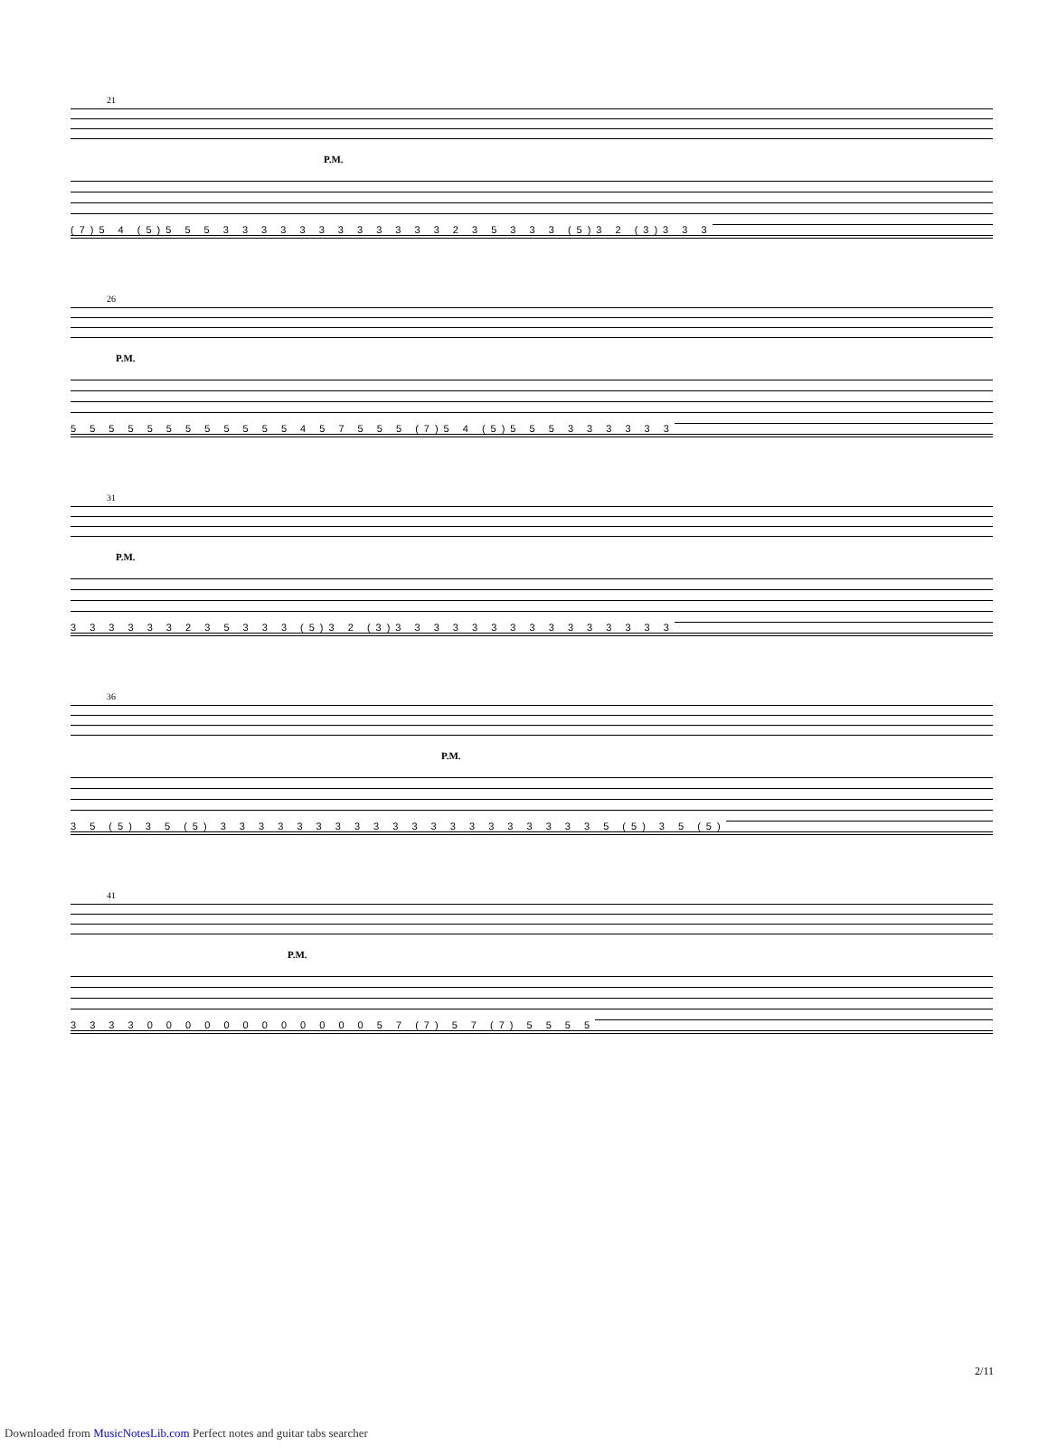21
P.M.
(7)5 4 (5)5 5 5 3 3 3 3 3 3 3 3 3 3 3 3 2 3 5 3 3 3 (5)3 2 (3)3 3 3
26
P.M.
5 5 5 5 5 5 5 5 5 5 5 5 4 5 7 5 5 5 (7)5 4 (5)5 5 5 3 3 3 3 3 3
31
P.M.
3 3 3 3 3 3 2 3 5 3 3 3 (5)3 2 (3)3 3 3 3 3 3 3 3 3 3 3 3 3 3 3
36
P.M.
3 5 (5) 3 5 (5) 3 3 3 3 3 3 3 3 3 3 3 3 3 3 3 3 3 3 3 3 5 (5) 3 5 (5)
41
P.M.
3 3 3 3 0 0 0 0 0 0 0 0 0 0 0 0 5 7 (7) 5 7 (7) 5 5 5 5
2/11
Downloaded from MusicNotesLib.com Perfect notes and guitar tabs searcher